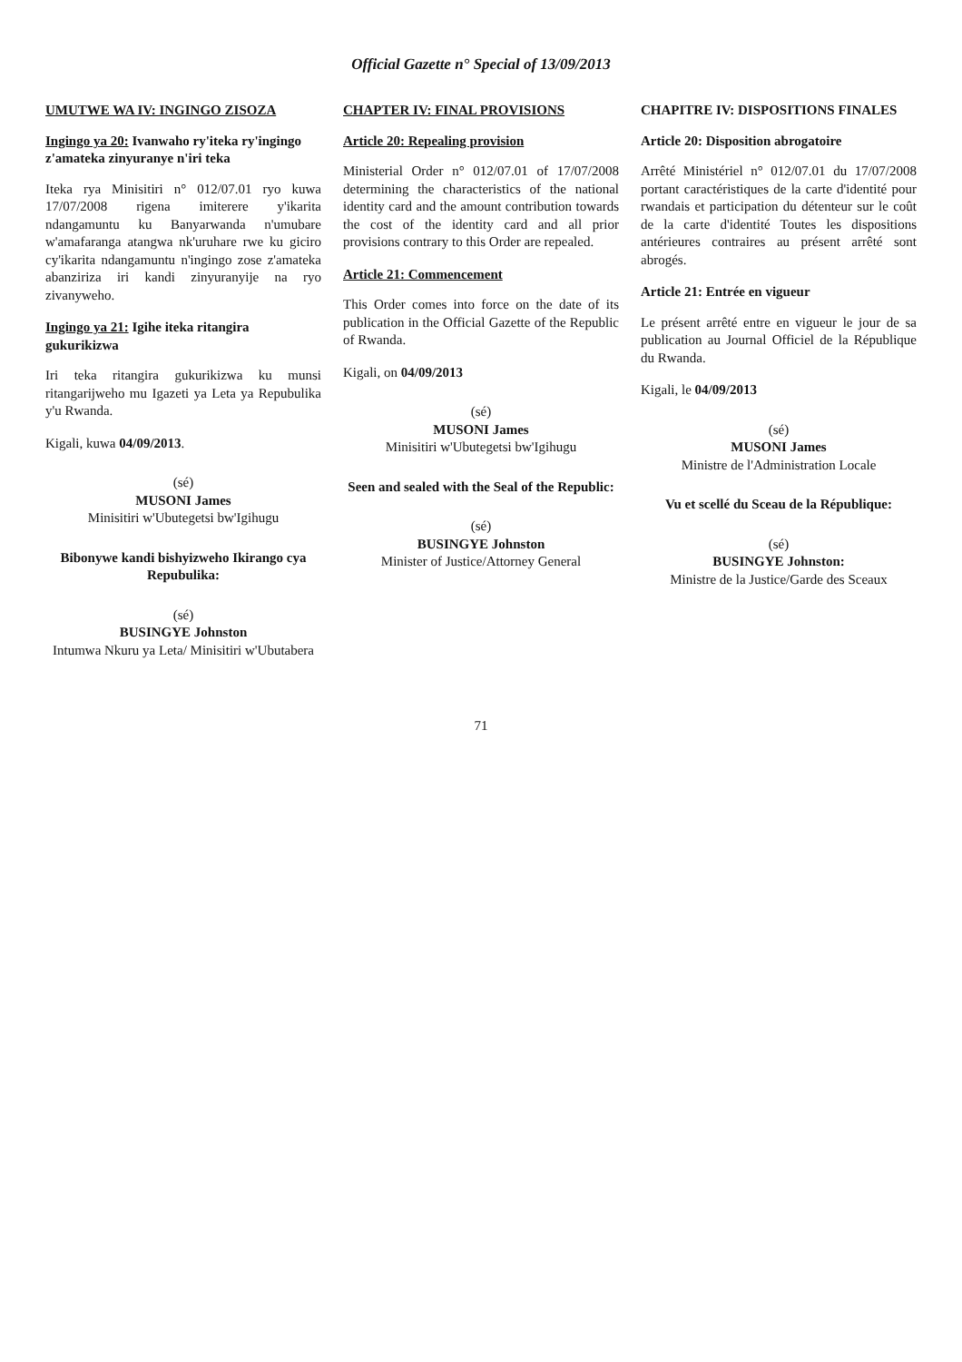Official Gazette n° Special of 13/09/2013
UMUTWE WA IV: INGINGO ZISOZA
Ingingo ya 20: Ivanwaho ry'iteka ry'ingingo z'amateka zinyuranye n'iri teka
Iteka rya Minisitiri n° 012/07.01 ryo kuwa 17/07/2008 rigena imiterere y'ikarita ndangamuntu ku Banyarwanda n'umubare w'amafaranga atangwa nk'uruhare rwe ku giciro cy'ikarita ndangamuntu n'ingingo zose z'amateka abanziriza iri kandi zinyuranyije na ryo zivanyweho.
Ingingo ya 21: Igihe iteka ritangira gukurikizwa
Iri teka ritangira gukurikizwa ku munsi ritangarijweho mu Igazeti ya Leta ya Repubulika y'u Rwanda.
Kigali, kuwa 04/09/2013.
(sé)
MUSONI James
Minisitiri w'Ubutegetsi bw'Igihugu
Bibonywe kandi bishyizweho Ikirango cya Repubulika:
(sé)
BUSINGYE Johnston
Intumwa Nkuru ya Leta/ Minisitiri w'Ubutabera
CHAPTER IV: FINAL PROVISIONS
Article 20: Repealing provision
Ministerial Order n° 012/07.01 of 17/07/2008 determining the characteristics of the national identity card and the amount contribution towards the cost of the identity card and all prior provisions contrary to this Order are repealed.
Article 21: Commencement
This Order comes into force on the date of its publication in the Official Gazette of the Republic of Rwanda.
Kigali, on 04/09/2013
(sé)
MUSONI James
Minisitiri w'Ubutegetsi bw'Igihugu
Seen and sealed with the Seal of the Republic:
(sé)
BUSINGYE Johnston
Minister of Justice/Attorney General
CHAPITRE IV: DISPOSITIONS FINALES
Article 20: Disposition abrogatoire
Arrêté Ministériel n° 012/07.01 du 17/07/2008 portant caractéristiques de la carte d'identité pour rwandais et participation du détenteur sur le coût de la carte d'identité Toutes les dispositions antérieures contraires au présent arrêté sont abrogés.
Article 21: Entrée en vigueur
Le présent arrêté entre en vigueur le jour de sa publication au Journal Officiel de la République du Rwanda.
Kigali, le 04/09/2013
(sé)
MUSONI James
Ministre de l'Administration Locale
Vu et scellé du Sceau de la République:
(sé)
BUSINGYE Johnston:
Ministre de la Justice/Garde des Sceaux
71